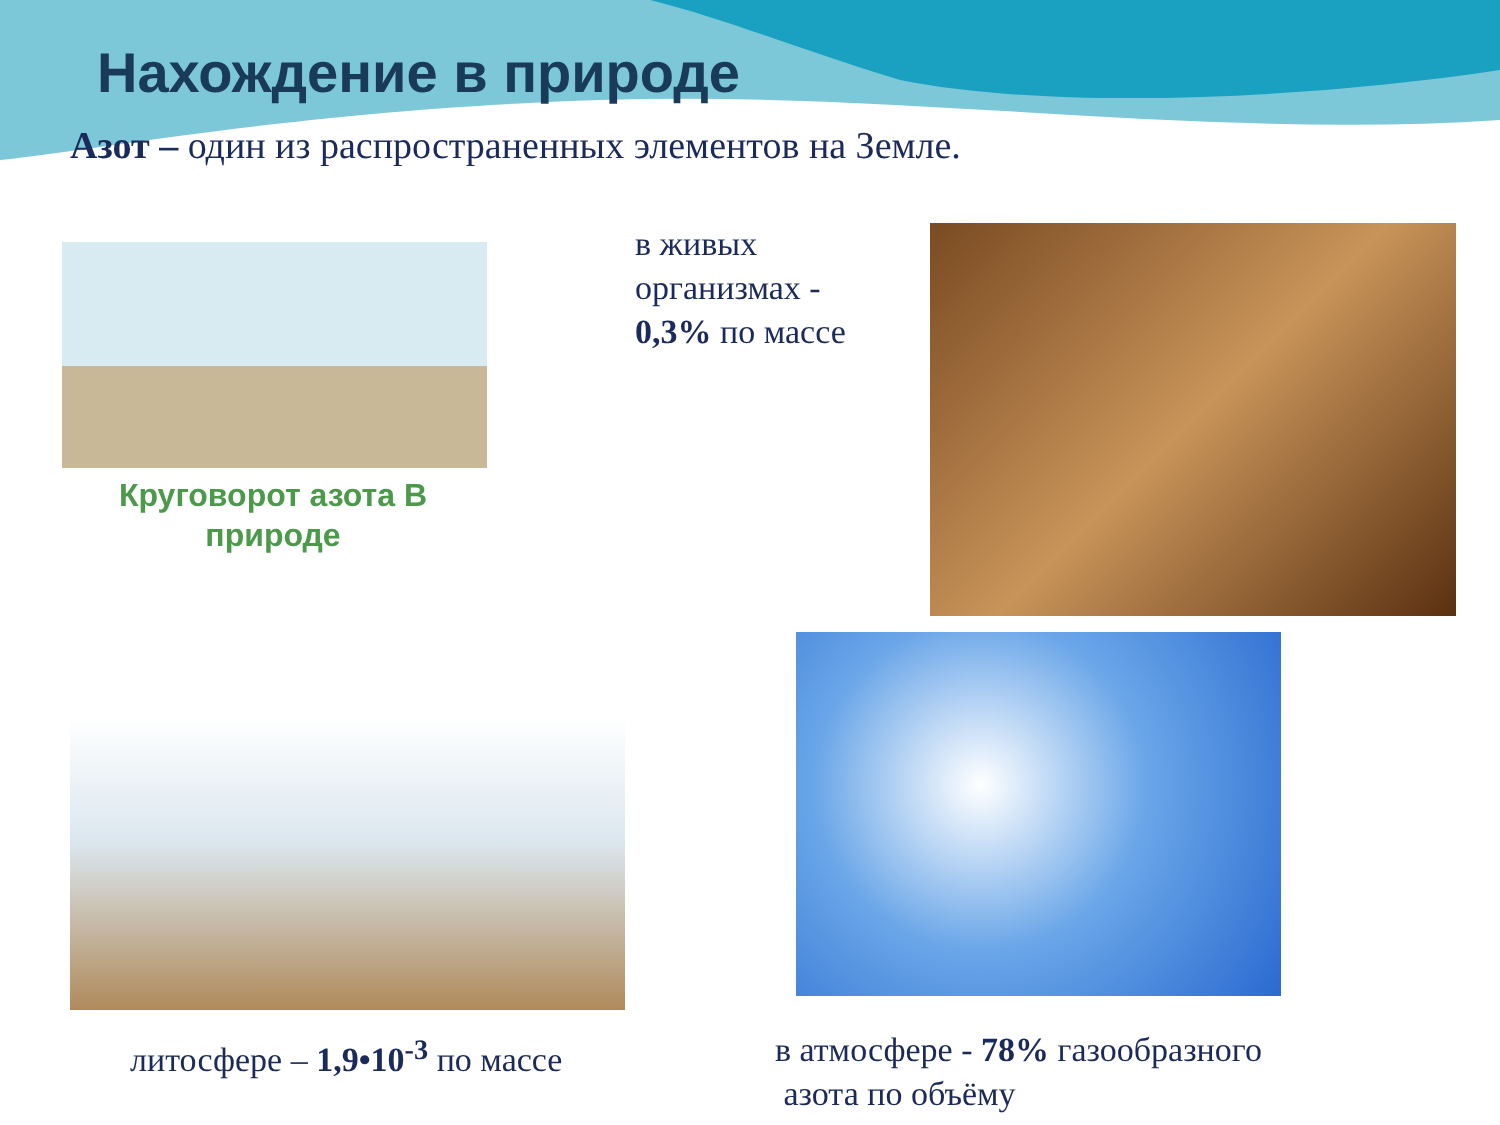Нахождение в природе
Азот – один из распространенных элементов на Земле.
Круговорот азота В природе
в живых
организмах -
0,3% по массе
литосфере – 1,9•10<sup>-3</sup> по массе
в атмосфере - 78% газообразного
азота по объёму